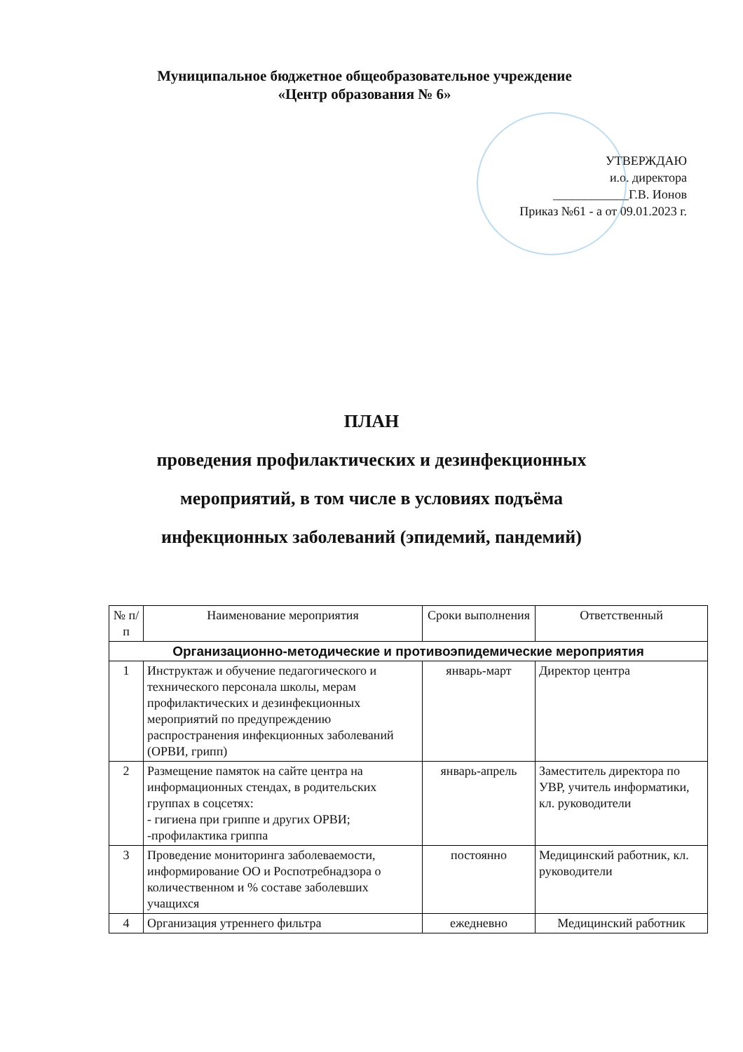Муниципальное бюджетное общеобразовательное учреждение
«Центр образования № 6»
УТВЕРЖДАЮ
и.о. директора
____________Г.В. Ионов
Приказ №61 - а от 09.01.2023 г.
ПЛАН
проведения профилактических и дезинфекционных
мероприятий, в том числе в условиях подъёма
инфекционных заболеваний (эпидемий, пандемий)
| № п/п | Наименование мероприятия | Сроки выполнения | Ответственный |
| --- | --- | --- | --- |
| Организационно-методические и противоэпидемические мероприятия | | | |
| 1 | Инструктаж и обучение педагогического и технического персонала школы, мерам профилактических и дезинфекционных мероприятий по предупреждению распространения инфекционных заболеваний (ОРВИ, грипп) | январь-март | Директор центра |
| 2 | Размещение памяток на сайте центра на информационных стендах, в родительских группах в соцсетях: - гигиена при гриппе и других ОРВИ; -профилактика гриппа | январь-апрель | Заместитель директора по УВР, учитель информатики, кл. руководители |
| 3 | Проведение мониторинга заболеваемости, информирование ОО и Роспотребнадзора о количественном и % составе заболевших учащихся | постоянно | Медицинский работник, кл. руководители |
| 4 | Организация утреннего фильтра | ежедневно | Медицинский работник |